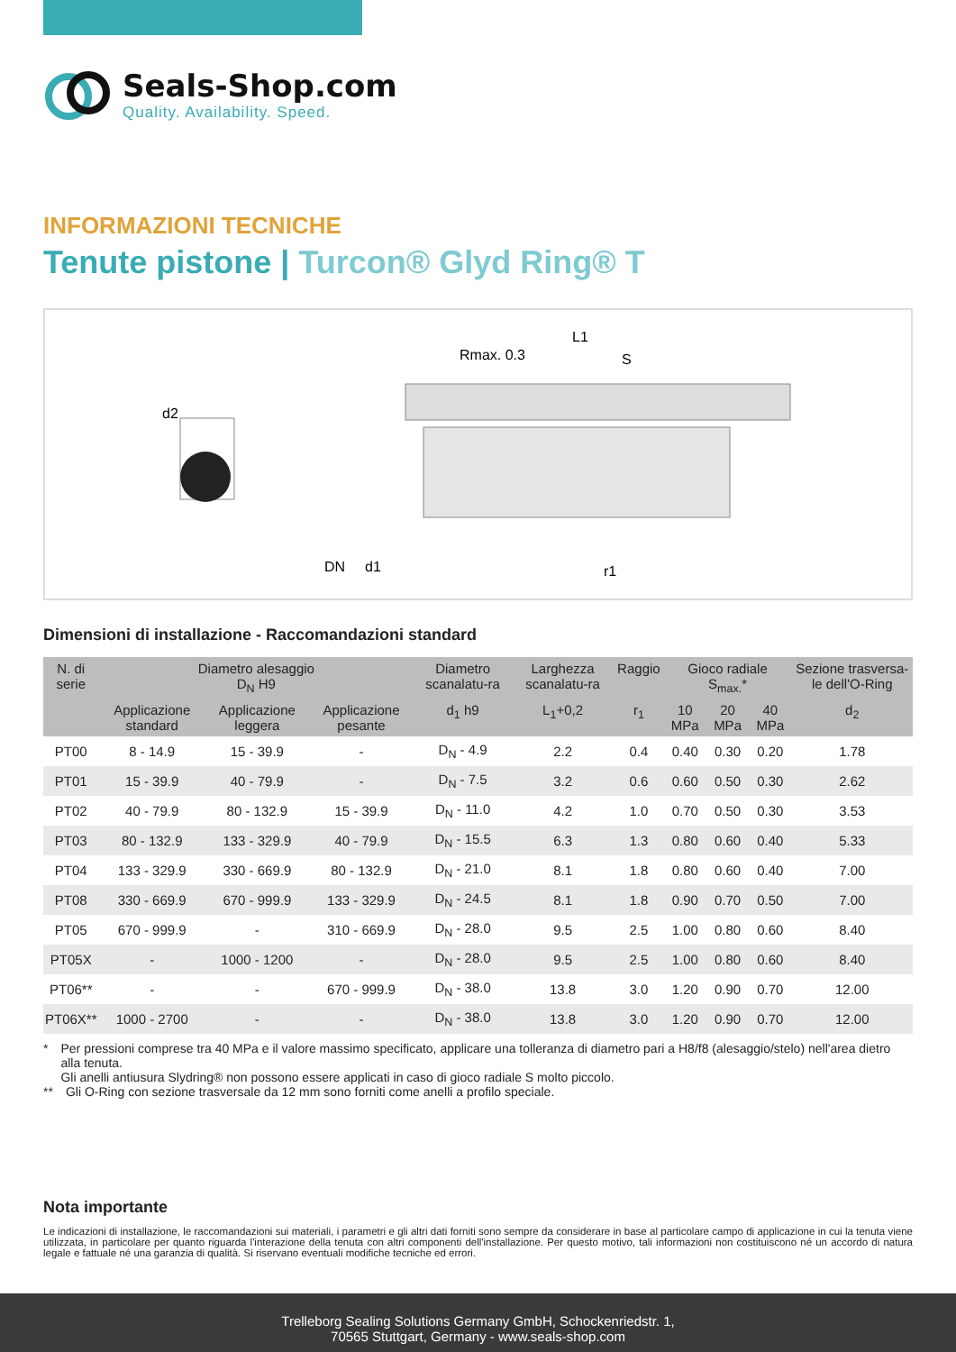Seals-Shop.com
Quality. Availability. Speed.
INFORMAZIONI TECNICHE
Tenute pistone | Turcon® Glyd Ring® T
Rmax. 0.3
L1
r1
d2
DN
d1
S
Dimensioni di installazione - Raccomandazioni standard
| N. di serie | Diametro alesaggio D<sub>N</sub> H9 | | | Diametro scanalatu-ra | Larghezza scanalatu-ra | Raggio | Gioco radiale S<sub>max.</sub>* | | | Sezione trasversa-le dell'O-Ring |
| --- | --- | --- | --- | --- | --- | --- | --- | --- | --- | --- |
| | Applicazione standard | Applicazione leggera | Applicazione pesante | d<sub>1</sub> h9 | L<sub>1</sub>+0,2 | r<sub>1</sub> | 10 MPa | 20 MPa | 40 MPa | d<sub>2</sub> |
| PT00 | 8 - 14.9 | 15 - 39.9 | - | D<sub>N</sub> - 4.9 | 2.2 | 0.4 | 0.40 | 0.30 | 0.20 | 1.78 |
| PT01 | 15 - 39.9 | 40 - 79.9 | - | D<sub>N</sub> - 7.5 | 3.2 | 0.6 | 0.60 | 0.50 | 0.30 | 2.62 |
| PT02 | 40 - 79.9 | 80 - 132.9 | 15 - 39.9 | D<sub>N</sub> - 11.0 | 4.2 | 1.0 | 0.70 | 0.50 | 0.30 | 3.53 |
| PT03 | 80 - 132.9 | 133 - 329.9 | 40 - 79.9 | D<sub>N</sub> - 15.5 | 6.3 | 1.3 | 0.80 | 0.60 | 0.40 | 5.33 |
| PT04 | 133 - 329.9 | 330 - 669.9 | 80 - 132.9 | D<sub>N</sub> - 21.0 | 8.1 | 1.8 | 0.80 | 0.60 | 0.40 | 7.00 |
| PT08 | 330 - 669.9 | 670 - 999.9 | 133 - 329.9 | D<sub>N</sub> - 24.5 | 8.1 | 1.8 | 0.90 | 0.70 | 0.50 | 7.00 |
| PT05 | 670 - 999.9 | - | 310 - 669.9 | D<sub>N</sub> - 28.0 | 9.5 | 2.5 | 1.00 | 0.80 | 0.60 | 8.40 |
| PT05X | - | 1000 - 1200 | - | D<sub>N</sub> - 28.0 | 9.5 | 2.5 | 1.00 | 0.80 | 0.60 | 8.40 |
| PT06** | - | - | 670 - 999.9 | D<sub>N</sub> - 38.0 | 13.8 | 3.0 | 1.20 | 0.90 | 0.70 | 12.00 |
| PT06X** | 1000 - 2700 | - | - | D<sub>N</sub> - 38.0 | 13.8 | 3.0 | 1.20 | 0.90 | 0.70 | 12.00 |
* Per pressioni comprese tra 40 MPa e il valore massimo specificato, applicare una tolleranza di diametro pari a H8/f8 (alesaggio/stelo) nell'area dietro alla tenuta.
Gli anelli antiusura Slydring® non possono essere applicati in caso di gioco radiale S molto piccolo.
** Gli O-Ring con sezione trasversale da 12 mm sono forniti come anelli a profilo speciale.
Nota importante
Le indicazioni di installazione, le raccomandazioni sui materiali, i parametri e gli altri dati forniti sono sempre da considerare in base al particolare campo di applicazione in cui la tenuta viene utilizzata, in particolare per quanto riguarda l'interazione della tenuta con altri componenti dell'installazione. Per questo motivo, tali informazioni non costituiscono né un accordo di natura legale e fattuale né una garanzia di qualità. Si riservano eventuali modifiche tecniche ed errori.
Trelleborg Sealing Solutions Germany GmbH, Schockenriedstr. 1,
70565 Stuttgart, Germany - www.seals-shop.com